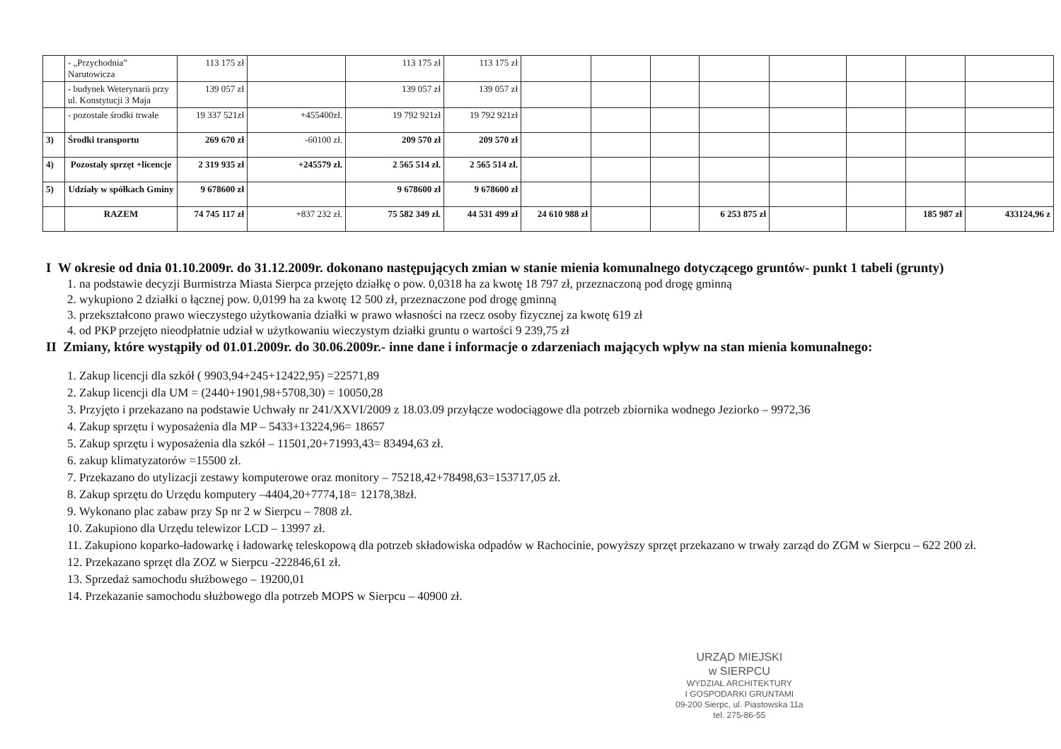| | - „Przychodnia” Narutowicza | 113 175 zł | | 113 175 zł | 113 175 zł | | | | | | | | |
| | - budynek Weterynarii przy ul. Konstytucji 3 Maja | 139 057 zł | | 139 057 zł | 139 057 zł | | | | | | | | |
| | - pozostałe środki trwałe | 19 337 521zł | +455400zł. | 19 792 921zł | 19 792 921zł | | | | | | | | |
| 3) | Środki transportu | 269 670 zł | -60100 zł. | 209 570 zł | 209 570 zł | | | | | | | | |
| 4) | Pozostały sprzęt +licencje | 2 319 935 zł | +245579 zł. | 2 565 514 zł. | 2 565 514 zł. | | | | | | | | |
| 5) | Udziały w spółkach Gminy | 9 678600 zł | | 9 678600 zł | 9 678600 zł | | | | | | | | |
| | RAZEM | 74 745 117 zł | +837 232 zł. | 75 582 349 zł. | 44 531 499 zł | 24 610 988 zł | | | 6 253 875 zł | | | 185 987 zł | 433124,96 z |
I W okresie od dnia 01.10.2009r. do 31.12.2009r. dokonano następujących zmian w stanie mienia komunalnego dotyczącego gruntów- punkt 1 tabeli (grunty)
1. na podstawie decyzji Burmistrza Miasta Sierpca przejęto działkę o pow. 0,0318 ha za kwotę 18 797 zł, przeznaczoną pod drogę gminną
2. wykupiono 2 działki o łącznej pow. 0,0199 ha za kwotę 12 500 zł, przeznaczone pod drogę gminną
3. przekształcono prawo wieczystego użytkowania działki w prawo własności na rzecz osoby fizycznej za kwotę 619 zł
4. od PKP przejęto nieodpłatnie udział w użytkowaniu wieczystym działki gruntu o wartości 9 239,75 zł
II Zmiany, które wystąpiły od 01.01.2009r. do 30.06.2009r.- inne dane i informacje o zdarzeniach mających wpływ na stan mienia komunalnego:
1. Zakup licencji dla szkół ( 9903,94+245+12422,95) =22571,89
2. Zakup licencji dla UM = (2440+1901,98+5708,30) = 10050,28
3. Przyjęto i przekazano na podstawie Uchwały nr 241/XXVI/2009 z 18.03.09 przyłącze wodociągowe dla potrzeb zbiornika wodnego Jeziorko – 9972,36
4. Zakup sprzętu i wyposażenia dla MP – 5433+13224,96= 18657
5. Zakup sprzętu i wyposażenia dla szkół – 11501,20+71993,43= 83494,63 zł.
6. zakup klimatyzatorów =15500 zł.
7. Przekazano do utylizacji zestawy komputerowe oraz monitory – 75218,42+78498,63=153717,05 zł.
8. Zakup sprzętu do Urzędu komputery –4404,20+7774,18= 12178,38zł.
9. Wykonano plac zabaw przy Sp nr 2 w Sierpcu – 7808 zł.
10. Zakupiono dla Urzędu telewizor LCD – 13997 zł.
11. Zakupiono koparko-ładowarkę i ładowarkę teleskopową dla potrzeb składowiska odpadów w Rachocinie, powyższy sprzęt przekazano w trwały zarząd do ZGM w Sierpcu – 622 200 zł.
12. Przekazano sprzęt dla ZOZ w Sierpcu -222846,61 zł.
13. Sprzedaż samochodu służbowego – 19200,01
14. Przekazanie samochodu służbowego dla potrzeb MOPS w Sierpcu – 40900 zł.
URZĄD MIEJSKI
w SIERPCU
WYDZIAŁ ARCHITEKTURY
I GOSPODARKI GRUNTAMI
09-200 Sierpc, ul. Piastowska 11a
tel. 275-86-55